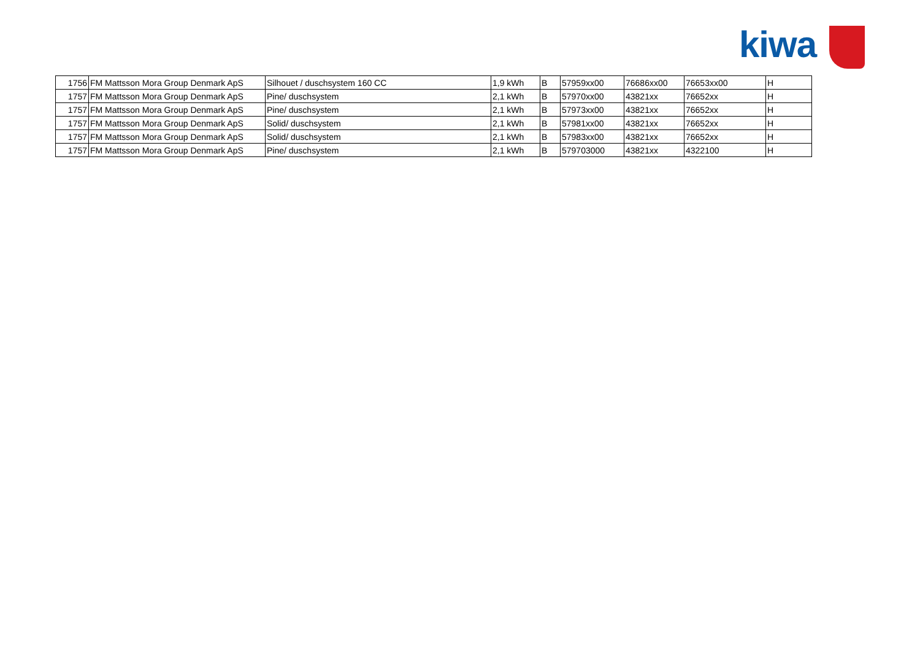kiwa
| 1756 | FM Mattsson Mora Group Denmark ApS | Silhouet / duschsystem 160 CC | 1,9 kWh | B | 57959xx00 | 76686xx00 | 76653xx00 | H |
| 1757 | FM Mattsson Mora Group Denmark ApS | Pine/ duschsystem | 2,1 kWh | B | 57970xx00 | 43821xx | 76652xx | H |
| 1757 | FM Mattsson Mora Group Denmark ApS | Pine/ duschsystem | 2,1 kWh | B | 57973xx00 | 43821xx | 76652xx | H |
| 1757 | FM Mattsson Mora Group Denmark ApS | Solid/ duschsystem | 2,1 kWh | B | 57981xx00 | 43821xx | 76652xx | H |
| 1757 | FM Mattsson Mora Group Denmark ApS | Solid/ duschsystem | 2,1 kWh | B | 57983xx00 | 43821xx | 76652xx | H |
| 1757 | FM Mattsson Mora Group Denmark ApS | Pine/ duschsystem | 2,1 kWh | B | 579703000 | 43821xx | 4322100 | H |